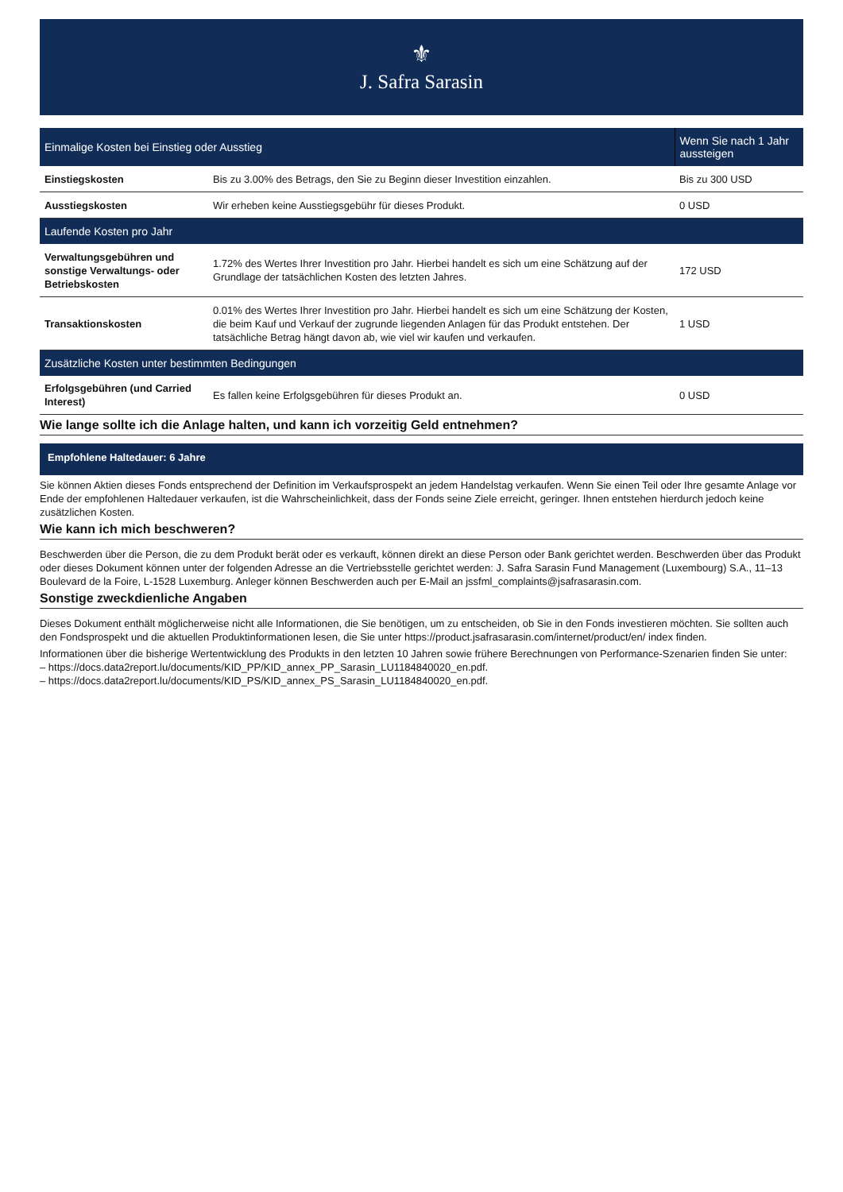⚜
J. Safra Sarasin
| Einmalige Kosten bei Einstieg oder Ausstieg | | Wenn Sie nach 1 Jahr aussteigen |
| --- | --- | --- |
| Einstiegskosten | Bis zu 3.00% des Betrags, den Sie zu Beginn dieser Investition einzahlen. | Bis zu 300 USD |
| Ausstiegskosten | Wir erheben keine Ausstiegsgebühr für dieses Produkt. | 0 USD |
| Laufende Kosten pro Jahr | | |
| Verwaltungsgebühren und sonstige Verwaltungs- oder Betriebskosten | 1.72% des Wertes Ihrer Investition pro Jahr. Hierbei handelt es sich um eine Schätzung auf der Grundlage der tatsächlichen Kosten des letzten Jahres. | 172 USD |
| Transaktionskosten | 0.01% des Wertes Ihrer Investition pro Jahr. Hierbei handelt es sich um eine Schätzung der Kosten, die beim Kauf und Verkauf der zugrunde liegenden Anlagen für das Produkt entstehen. Der tatsächliche Betrag hängt davon ab, wie viel wir kaufen und verkaufen. | 1 USD |
| Zusätzliche Kosten unter bestimmten Bedingungen | | |
| Erfolgsgebühren (und Carried Interest) | Es fallen keine Erfolgsgebühren für dieses Produkt an. | 0 USD |
Wie lange sollte ich die Anlage halten, und kann ich vorzeitig Geld entnehmen?
Empfohlene Haltedauer: 6 Jahre
Sie können Aktien dieses Fonds entsprechend der Definition im Verkaufsprospekt an jedem Handelstag verkaufen. Wenn Sie einen Teil oder Ihre gesamte Anlage vor Ende der empfohlenen Haltedauer verkaufen, ist die Wahrscheinlichkeit, dass der Fonds seine Ziele erreicht, geringer. Ihnen entstehen hierdurch jedoch keine zusätzlichen Kosten.
Wie kann ich mich beschweren?
Beschwerden über die Person, die zu dem Produkt berät oder es verkauft, können direkt an diese Person oder Bank gerichtet werden. Beschwerden über das Produkt oder dieses Dokument können unter der folgenden Adresse an die Vertriebsstelle gerichtet werden: J. Safra Sarasin Fund Management (Luxembourg) S.A., 11–13 Boulevard de la Foire, L-1528 Luxemburg. Anleger können Beschwerden auch per E-Mail an jssfml_complaints@jsafrasarasin.com.
Sonstige zweckdienliche Angaben
Dieses Dokument enthält möglicherweise nicht alle Informationen, die Sie benötigen, um zu entscheiden, ob Sie in den Fonds investieren möchten. Sie sollten auch den Fondsprospekt und die aktuellen Produktinformationen lesen, die Sie unter https://product.jsafrasarasin.com/internet/product/en/ index finden.
Informationen über die bisherige Wertentwicklung des Produkts in den letzten 10 Jahren sowie frühere Berechnungen von Performance-Szenarien finden Sie unter:
– https://docs.data2report.lu/documents/KID_PP/KID_annex_PP_Sarasin_LU1184840020_en.pdf.
– https://docs.data2report.lu/documents/KID_PS/KID_annex_PS_Sarasin_LU1184840020_en.pdf.